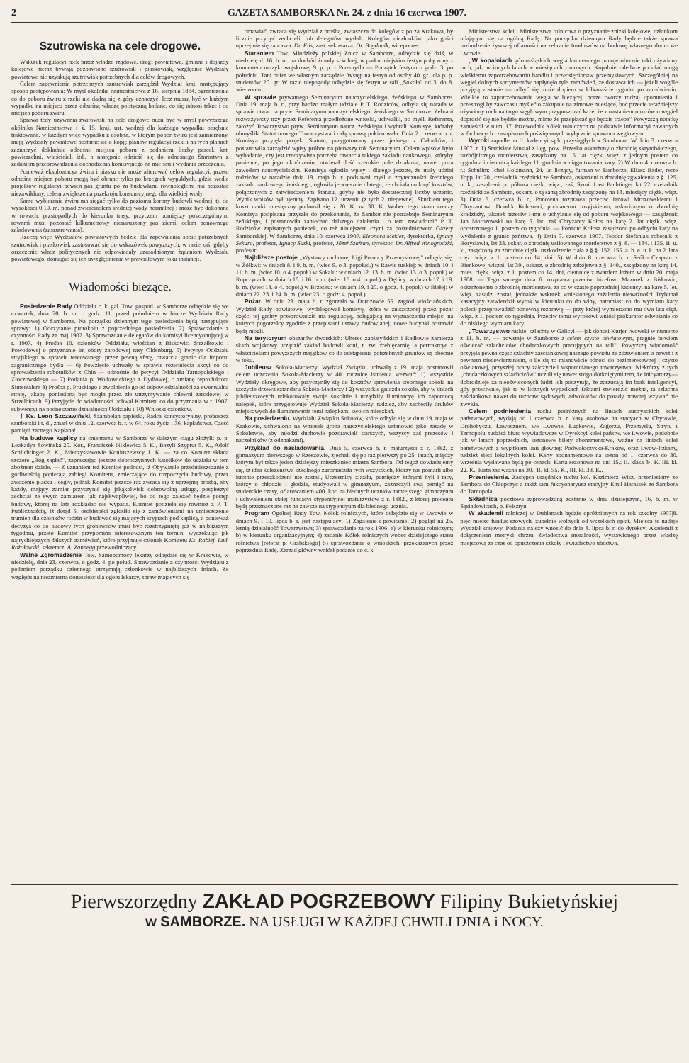2 GAZETA SAMBORSKA Nr. 24. z dnia 16 czerwca 1907.
Szutrowiska na cele drogowe.
Wskutek regulacyi rzek przez władze rządowe, drogi powiatowe, gminne i dojazdy kolejowe nieraz bywają pozbawione szutrowisk i piaskowisk, względnie Wydziały powiatowe nie uzyskują szutrowisk potrzebnych dla celów drogowych.
Celem zapewnienia potrzebnych szutrowisk zarządził Wydział kraj. następujący sposób postępowania: W myśl okólnika namiestnictwa z 16. sierpnia 1884. ograniczenia co do poboru żwiru z rzeki nie dadzą się z góry oznaczyć, lecz muszą być w każdym wypadku na miejscu przez odnośną władzę polityczną badane, co się odnosi także i do miejsca poboru żwiru.
Sprawa tedy używania żwirowisk na cele drogowe musi być w myśl powyższego okólnika Namiestnictwa i §. 15. kraj. ust. wodnej dla każdego wypadku odrębnie traktowana, w każdym więc wypadku z osobna, w którym pobór żwiru jest zamierzony, mają Wydziały powiatowe postarać się o kopję planów regulacyi rzeki i na tych planach zaznaczyć dokładnie odnośne miejsca poboru z podaniem liczby parcel. kat. powierzchni, właścicieli itd., a następnie odnieść się do odnośnego Starostwa z żądaniem przeprowadzenia dochodzenia komisyjnego na miejscu i wydania orzeczenia.
Ponieważ eksploatacya żwiru i piasku nie może alterować celów regulacyi, przeto odnośne miejsca poboru mogą być obrane tylko po brzegach wypukłych, gdzie wedle projektów regulacyi pewien pas gruntu po za budowlami równoległemi ma pozostać niezawiklony, celem zwiększenia przekroju konsumcyjnego dla wielkiej wody.
Samo wybieranie żwiru ma sięgać tylko do poziomu korony budowli wodnej, tj. do wysokości 0,10. m. ponad zwierciadłem średniej wody normalnej i może być dokonane w rowach, przstopadłych do kierunku trasy, przyczem pomiędzy poszczególnymi rowami musi pozostać kilkumetrowy nienaruszony pas ziemi. celem ponownego zaladowania (zaszutrowania).
Rzeczą więc Wydziałów powiatowych będzie dla zapewnienia sobie potrzebnych szutrowisk i piaskowisk zastosować się do wskazówek powyższych, w razie zaś, gdyby orzeczenie władz politycznych nie odpowiadały uzasadnionym żądaniom Wydziału powiatowego, domagać się ich uwzględnienia w prawidłowym toku instancji.
Wiadomości bieżące.
Posiedzenie Rady Oddziału c. k. gal. Tow. gospod. w Samborze odbędzie się we czwartek, dnia 20. b. m. o godz. 11. przed południem w biurze Wydziału Rady powiatowej w Samborze. Na porządku dziennym tego posiedzenia będą następujące sprawy: 1) Odczytanie protokołu z poprzedniego posiedzenia. 2) Sprawozdanie z czynności Rady za maj 1907. 3) Sprawozdanie delegatów do komisyi licencyonującej w r. 1907. 4) Prośba 10. członków Oddziału, włościan z Biskowic, Strzałkowic i Powodowej o przyznanie im obory zarodowej rasy Oldenburg. 5) Petycya Oddziału stryjskiego w sprawie tentowanego przez pewną sferę, otwarcia granic dla importu zagranicznego bydła — 6) Powzięcie uchwały w sprawie rozwinięcia akcyi co do sprowadzenia robotników z Chin — odnośnie do petycyi Oddziału Tarnopolskiego i Złoczowskiego — 7) Podania p. Wołkowickiego z Dydiowej, o zmianę reproduktora Simentalera 8) Prośba p. Pruskiego o zwolnienie go od odpowiedzialności za ewentualną stratę, jakaby poniesioną być mogła przez złe utrzymywanie chlewni zarodowej w Strzelbicach. 9) Przyjęcie do wiadomości uchwał Komitetu co do przyznania w r. 1907. subwencyi na podnoszenie działalności Oddziału i 10) Wnioski członków.
† Ks. Leon Szczawiński, Szambelan papieski, Radca konsystoryalny, proboszcz samborski i t. d., zmarł w dniu 12. czerwca b. r. w 64. roku życia i 36. kapłaństwa. Cześć pamięci zacnego Kapłana!
Na budowę kaplicy na cmentarzu w Samborze w dalszym ciągu złożyli: p. p. Leokadya Sowińska 20. Kor., Franciszek Niklewicz 5. K., Bazyli Szyptur 5. K., Adolf Schlichtinger 2. K., Mieczysławowie Koniuszewscy 1. K. — za co Komitet składa szczere „Bóg zapłać", zapraszając jeszcze dobroczynnych katolików do udziału w tem zbożnem dziele. — Z uznaniem też Komitet podnosi, iż Obywatele przedmieszczanie z gorliwością popierają zabiegi Komitetu, zmierzające do rozpoczęcia budowy, przez zwożenie piasku i cegły, jednak Komitet jeszcze raz zwraca się z uprzejmą prośbą, aby każdy, mający zamiar przyczynić się jakąkolwiek dobrowolną usługą, pospieszyć zechciał ze swym zamiarem jak najskwapliwiej, bo od tego zależeć będzie postęp budowy, której na lata rozkładać nie wypada. Komitet podziela się również z P. T. Publicznością, iż dotąd 5. osobistości zgłosiło się z zamówieniami na umieszczenie trumien dla członków rodzin w budować się mających kryptach pod kaplicą, a ponieważ decyzya co do budowy tych grobowców musi być rozstrzygniętą już w najbliższym tygodniu, przeto Komitet przypomina interesowanym ten termin, wyczekując jak najrychlejszych dalszych zamówień, które przyjmuje członek Komitetu Ks. Rabiej. Lud. Rożałowski, sekretarz. A. Zannegg przewodniczący.
Walne Zgromadzenie Tow. Samopomocy lekarzy odbędzie się w Krakowie, w niedzielę, dnia 23. czerwca, o godz. 4. po połud. Sprawozdanie z czynności Wydziału z podaniem porządku dziennego otrzymają członkowie w najbliższych dniach. Ze względu na niezmierną doniosłość dla ogółu lekarzy, spraw mających się
omawiać, zwraca się Wydział z prośbą, zwłaszcza do kolegów z po za Krakowa, by licznie przybyć zechcieli, lub delegatów wysłali. Kolegów niezłonków, jako gości uprzejmie się zaprasza. Dr. Flis, zast. sekretarza. Dr. Bogdanik, wiceprezes.
Staraniem Tow. Młodzieży polskiej Znicz w Samborze, odbędzie się dziś, w niedzielę d. 16. b. m. na dochód żmudy szkolnej, w parku miejskim festyn połączony z koncertem muzyki wojskowej 9. p. p. z Przemyśla — Początek festynu o godz. 3. po południu. Tani bufet we własnym zarządzie. Wstęp na festyn od osoby 40. gr., dla p. p. studentów 20. gr. W razie niepogody odbędzie się festyn w sali „Sokoła" od 3. do 8. wieczorem.
W sprawie prywatnego Seminaryum nauczycielskiego, żeńskiego w Samborze. Dnia 19. maja b. r., przy bardzo małym udziale P. T. Rodziców, odbyła się narada w sprawie otwarcia pryw. Seminaryum nauczycielskiego, żeńskiego w Samborze. Zebrani rozważywszy trzy przez Referenta przedłożone wnioski, uchwalili, po myśli Referenta, założyć Towarzystwo pryw. Seminaryum naucz. żeńskiego i wybrali Komisyę, któraby obmyśliła Statut nowego Towarzystwa i całą sprawą pokierowała. Dnia 2. czerwca b. r. Komisya przyjęła projekt Statutu, przygotowany przez jednego z Członków, i postanowiła zarządzić wpisy próbne na pierwszy rok Seminaryum. Celem wpisów było wybadanie, czy jest rzeczywista potrzeba otwarcia takiego zakładu naukowego, któryby panience, po jego ukończeniu, otwierał dość szerokie pole działania, nawet poza zawodem nauczycielskim. Komisya ogłosiła wpisy i dlatego jeszcze, że mały udział rodziców w naradzie dnia 19. maja b. r. podsuwał myśl o zbyteczności średniego zakładu naukowego żeńskiego; ogłosiła je wreszcie dlatego, że chciała uniknąć kosztów, połączonych z zatwierdzeniem Statutu, gdyby nie było dostatecznej liczby uczenic. Wynik wpisów był ujemny. Zapisano 12. uczenic (z tych 2. niepewne). Skutkiem tego koszt nauki miesięczny podnosił się z 20. K. na 30. K. Wobec tego stanu rzeczy Komisya podpisana przyszła do przekonania, że Sambor nie potrzebuje Seminaryum żeńskiego, i postanowiła zaniechać dalszego działania i o tem zawiadomić P. T. Rodziców zapisanych panienek, co też niniejszem czyni za pośrednictwem Gazety Samborskiej. W Samborze, dnia 10. czerwca 1907. Eleonora Mekler, dyrektorka, Ignacy Sekura, profesor, Ignacy Suski, profetor, Józef Szafran, dyrektor, Dr. Alfred Winogrodzki, profesor.
Najbliższe postoje „Wystawy ruchomej Ligi Pomocy Przemysłowej" odbędą się: w Żółkwi: w dniach 8. i 9. b. m. (wiec 9. o 3. popołud.) w Rawie ruskiej: w dniach 10. i 11. b. m. (wiec 10. o 4. popoł.) w Sokalu: w dniach 12. 13. b. m. (wiec 13. o 3. popoł.) w Ropczycach: w dniach 15. i 16. b. m. (wiec 16. o 4. popoł.) w Dębicy: w dniach 17. i 18. b. m. (wiec 18. o 4. popoł.) w Brzesku: w dniach 19. i 20. o godz. 4. popoł.) w Białej: w dniach 22. 23. i 24. b. m. (wiec 23. o godz: 4. popoł.)
Pożar. W dniu 28. maja b. r. zgorzało w Dorożowie 55. zagród włościańskich. Wydział Rady powiatowej wydelegował komisyę, która w zniszczonej przez pożar części tej gminy przeprowadzić ma regulacyę, polegającą na wyznaczeniu miejsc, na których pogorzelcy zgodnie z przepisami ustawy budowlanej, nowe budynki postawić będą mogli.
Na terytoryum obszarów dworskich: Uherec zapłatyńskich i Radłowie zamierza skarb wojskowy urządzić zakład hodowli koni, t. zw. źrebięcarnię, a pertraktcye z właścicielami powyższych majątków co do odstąpienia potrzebnych gruntów są obecnie w toku.
Jubileusz Sokoła-Macierzy. Wydział Związku uchwalą z 19. maja postanowił celem uczczenia Sokoła-Macierzy w 40. rocznicę istnienia wezwać: 1) wszystkie Wydziały okręgowe, aby przyczyniły się do kosztów sprawienia srebrnego sokoła na szczycie drzewa sztandaru Sokoła-Macierzy i 2) wszystkie gniazda sokole, aby w dniach jubileuszowych udekorowały swoje sokolnie i urządziły iluminacyę ich zapomocą nalepek, które przygotowuje Wydział Sokoła-Macierzy, tudzież, aby zachęciły druhów miejscowych do iluminowania temi nalepkami swoich mieszkań.
Na posiedzeniu. Wydziału Związku Sokołów, które odbyło się w dniu 19. maja w Krakowie, uchwalono na wniosek grona nauczycielskiego ustanowić jako zasadę w Sokolstwie, aby młodzi duchowie pozdrawiali starszych, wszyscy zaś prezesów i naczelników (z odznakami).
Przykład do naśladowania. Dnia 5. czerwca b. r. maturzyści z r. 1882. z gimnazyum pierwszego w Rzeszowie, zjechali się po raz pierwszy po 25. latach, między którym był także jeden dzisiejszy mieszkaniec miasta Sambora. Od tegoż dowiadujemy się, iż idea koleżeństwa szkolnego zgromadziła tych wszystkich, którzy nie pomarli albo istotnie przeszkodzeni nie zostali, Uczestnicy zjazdu, pomiędzy którymi byli i tacy, którzy o chłodzie i głodzie, studyowali w gimnazyum, zaznaczyli swą pamięć na studenckie czasy, ofiarowaniem 400. kor. na biednych uczniów tamtejszego gimnazyum i uchwaleniem stałej fundacyi stypendyjnej maturzystów z r. 1882., z której procentu będą przeznaczone raz na zawsze na stypendyum dla biednego ucznia.
Program Ogólnej Rady Tow. Kółek rolniczych, które odbędzie się w Lwowie w dniach 9. i 10. lipca b. r. jest następujący: 1) Zagajenie i powitanie; 2) pogląd na 25. letnią działalność Towarzystwa; 3) sprawozdanie za rok 1906: a) w kierunku rolniczym; b) w kierunku organizacyjnym; 4) zadanie Kółek rolniczych wobec dzisiejszego stanu rolnictwa (referat p. Grabskiego) 5) sprawozdanie o wnioskach, przekazanych przez poprzednią Radę. Zarząd główny wniósł podanie do c. k.
Ministerstwa kolei i Ministerstwa rolnictwa o przyznanie zniżki kolejowej członkom udającym się na ogólną Radę. Na porządku dziennym Rady będzie także sprawa rozbudzenie żywszej ofiarności na zebranie funduszów na budowę własnego domu we Lwowie.
„W kopalniach górno-śląskich węgla kamiennego panuje obecnie taki ożywiony ruch, jaki w innych latach w miesiącach zimowych. Kopalnie zaledwie podołać mogą wielkiemu zapotrzebowaniu handlu i przedsiębiorstw przemysłowych. Szczególniej na węgiel dolnych sortymentów napłynęło tyle zamówień, że dostawa ich — jeżeli wogóle przyjętą zostanie — odbyć się może dopiero w kilkanaście tygodni po zamówieniu. Wielkie to zapotrzebowanie węgla w bieżącej, porze tworzy rodzaj upomnienia i przestrogi by zawczasu myśleć o zakupnie na zimowe miesiące, boć przecie teraźniejszy ożywiony ruch na targu węglowym przypuszczać każe, że z nastaniem mrozów o węgiel doprosić się nie będzie można, mimo że przepłacać go będzie trzeba" Powyższą notatkę zamieścił w num. 17. Przewodnik Kółek rolniczych na podstawie informacyi zawartych w fachowych czasopismach poświęconych wyłącznie sprawom węglowym.
Wyroki zapadłe na II. kadencyi sądu przysięgłych w Samborze: W dniu 3. czerwca 1907. r. 1) Stanisław Musiał z Lęg, pow. Brzesko oskarżony o zbrodnię skrytobójczego, rozbójniczego morderstwa, zasądzony na 15. lat ciężk. więz. z jednym postem co tygodnia i ciemnicą każdego 11. grudnia w ciągu trwania kary. 2) W dniu 4. czerwca b. r.: Schulim: Ichel Holzmann, 24. lat liczący, furman w Samborze, Eliasz Bader, recte Topp, lat 20., czeladnik rzeźnicki ze Sambora, oskarzeni o zbrodnię zgwałcenia z §. 125. u. k., zasądzeni po półtora ciężk. więz., zaś, Szmil Last Pachtinger lat 22. czeladnik rzeźnicki ze Sambora, oskarz. o tą samą zbrodnię zasądzony na 13. miesięcy ciężk. więz. 3) Dnia 5. czerwca b. r., Ponowna rozprawa przeciw Janowi Mrozowskiemu i Chryzantowi Dondik Kołosowi, poddanemu rosyjskiemu, oskarżonym o zbrodnię kradzieży, jakoteż przeciw I-mu o uchylanie się od poboru wojskowego — zasądzeni: Jan Morozowski na karę 5. lat, zaś Chryzanty Kołos na karę 2. lat ciężk. więz. obostrzonego 1. postem co tygodnia. — Ponadto Kołosa zasądzono po odbyciu kary na wydalenie z granic państwa. 4) Dnia 7. czerwca 1907. Teodor Stefaniak robotnik z Borysławia, lat 33. oskar. o zbrodnię usiłowanego morderstwa z §. 8. — 134. i 135. II. u. k., zasądzony za zbrodnię ciężk. uszkodzenie ciała z §.§. 152. 155. a. b. e. u. k. na 2. lata cięż. więz. z 1. postem co 14. dni. 5) W dniu 8. czerwca b. r. Seńko Czapran z Bienkowej wiszni, lat 39., oskarz. o zbrodnię zabójstwa z §. 140., zasądzony na karę 14. mies. ciężk. więz. z 1. postem co 14. dni, ciemnicę z twardem łożem w dniu 20. maja 1908. — Tego samego dnia 6. rozprawa przeciw Józefowi Mazurek z Biskowic, oskarżonemu o zbrodnię morderstwa, za co w czasie poprzedniej kadencyi na karę 5. let. więz. zasądz. został, jednakże wskutek wniesionego zażalenia nieważności Trybunał kasacyjny zatwierdził wyrok w kierunku co do winy, natomiast co do wymiaru kary polecił przeprowadzić ponowną rozprawę — przy której wymierzono mu dwa lata cięż. więz. z 1. postem co tygodnia. Przeciw temu wyrokowi wniósł prokurator odwołanie co do niskiego wymiaru kary.
„Towarzystwo ruskiej szlachty w Galicyi — jak donosi Kurjer lwowski w numerze z 11. b. m. — powstaje w Samborze z celem czysto oświatowym, pragnie bowiem oświecać szlachciców chodaczkowych pracujących na roli". Powyższą wiadomość przyjęła pewna część szlachty zaściankowej naszego powiatu ze zdziwieniem a nawet i z pewnem niedowierzaniem, o ile się to mianowicie odnosi do bezinteresownej i czysto oświatowej, przyszłej pracy założycieli wspomnianego towarzystwa. Niektórzy z tych „chodaczkowych szlachciców" uczuli się nawet srogo dotkniętymi tem, że inicyatorzy—dobrodzieje za nieoświeconych ludzi ich poczytują, że zarzucają im brak inteligencyi, gdy przeciwnie, jak to w licznych wypadkach faktami stwierdzić można, ta szlachta zaściankowa nawet do rozpraw sądowych, adwokatów do porady prawnej wzywać nie zwykła.
Celem podniesienia ruchu podróżnych na liniach austryackich kolei państwowych, wydają od 1 czerwca b. r. kasy osobowe na stacyach w Chyrowie, Drohobyczu, Ławocznem, we Lwowie, Łupkowie, Zagórzu, Przemyślu, Stryju i Tarnopolu, tudzież biuro wywiadowcze w Dyrekcyi kolei państw. we Lwowie, podobnie jak w latach poprzednich, sezonowe bilety abonamentowe, ważne na liniach kolei państwowych z wyjątkiem linii głównej: Podwołoczyska-Kraków, oraz Lwów-Itzkany, tudzież sieci lokalnych kolei. Karty abonamentowe na sezon od 1. czerwca do 30. września wydawane będą po cenach: Karta sezonowa na dni 15.: II. klasa 3·. K. III. kl. 22. K., karta zaś ważna na 30.: II. kl. 55. K., III. kl. 33. K..
Przeniesienia. Zastępca urzędnika ruchu kol. Kazimierz Wisz. przeniesiony ze Sambora do Chłopczyc a takiż sam fukcyonaryusz stacyjny Emil Harassek ze Sambora do Tarnopola.
Składnica pocztowa zaprowadzoną zostanie w dniu dzisiejszym, 16. b. m. w Sąsiadowicach, p. Felsztyn.
W akademii rolniczej w Dublanach będzie opróżnionych na rok szkolny 1907|8. pięć miejsc fundus szowych, zupełnie wolnych od wszelkich opłat. Miejsca te nadaje Wydział krajowy. Podania należy wnosić do dnia 8. lipca b. r. do dyrekcyi Akademii z dołączeniem metryki chrztu, świadectwa moralności, wystawionego przez władzę miejscową za czas od opuszczenia szkoły i świadectwo ubóstwa.
Pierwszorzędny ZAKŁAD POGRZEBOWY Filipiny Bukietyńskiej
w SAMBORZE. NA USŁUGI W KAŻDEJ CHWILI DNIA i NOCY.